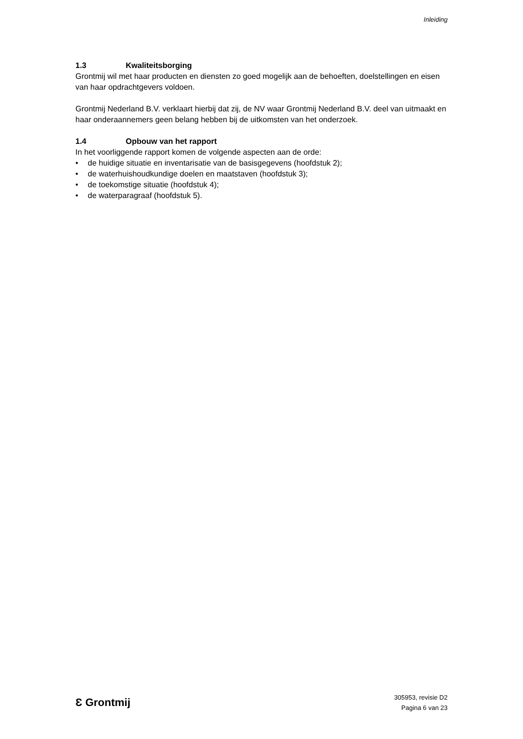Inleiding
1.3 Kwaliteitsborging
Grontmij wil met haar producten en diensten zo goed mogelijk aan de behoeften, doelstellingen en eisen van haar opdrachtgevers voldoen.
Grontmij Nederland B.V. verklaart hierbij dat zij, de NV waar Grontmij Nederland B.V. deel van uitmaakt en haar onderaannemers geen belang hebben bij de uitkomsten van het onderzoek.
1.4 Opbouw van het rapport
In het voorliggende rapport komen de volgende aspecten aan de orde:
• de huidige situatie en inventarisatie van de basisgegevens (hoofdstuk 2);
• de waterhuishoudkundige doelen en maatstaven (hoofdstuk 3);
• de toekomstige situatie (hoofdstuk 4);
• de waterparagraaf (hoofdstuk 5).
Ɛ Grontmij
305953, revisie D2
Pagina 6 van 23